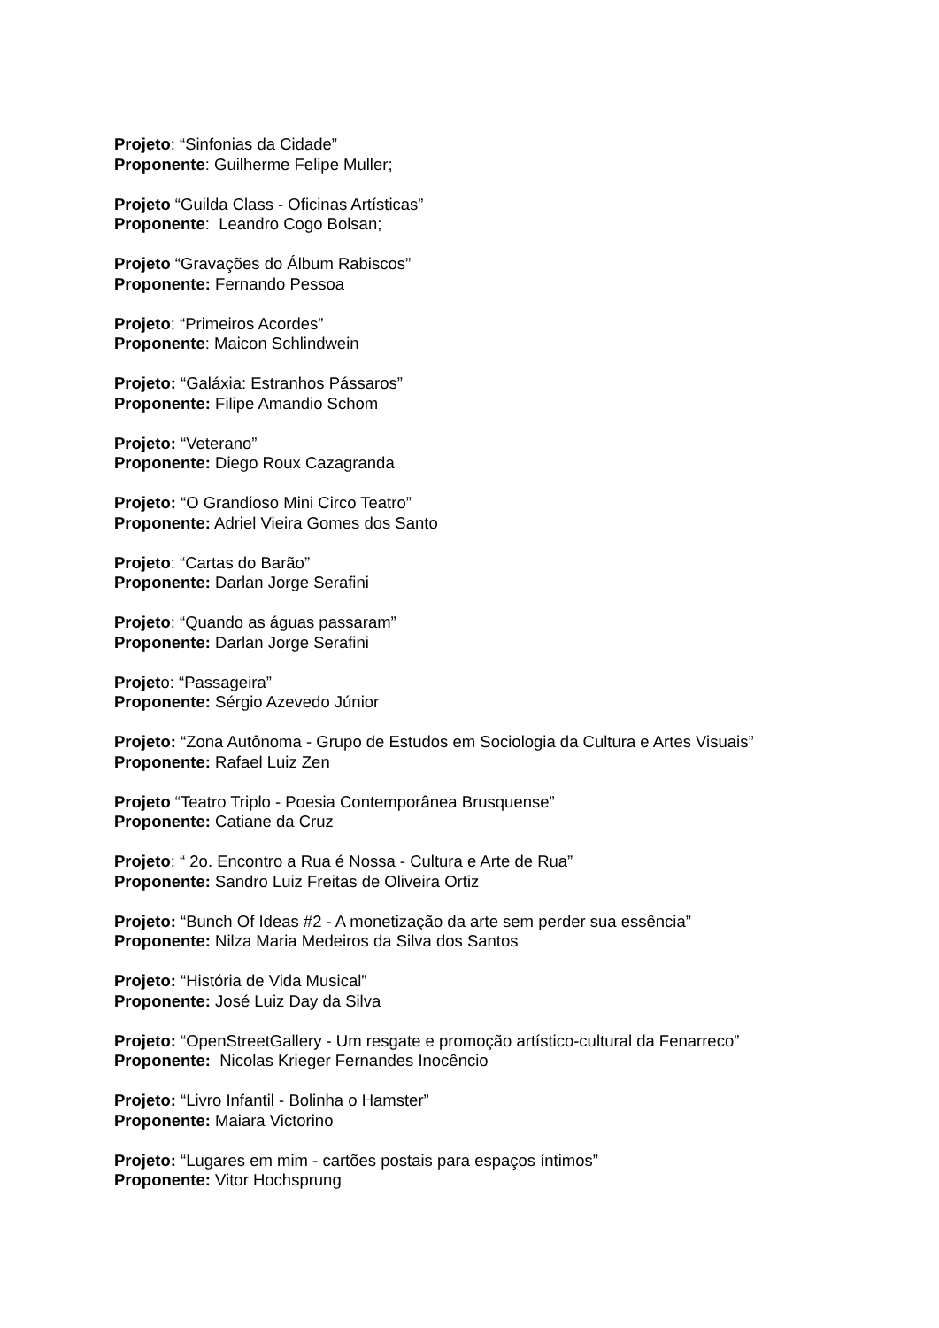Projeto: “Sinfonias da Cidade”
Proponente: Guilherme Felipe Muller;
Projeto “Guilda Class - Oficinas Artísticas”
Proponente: Leandro Cogo Bolsan;
Projeto “Gravações do Álbum Rabiscos”
Proponente: Fernando Pessoa
Projeto: “Primeiros Acordes”
Proponente: Maicon Schlindwein
Projeto: “Galáxia: Estranhos Pássaros”
Proponente: Filipe Amandio Schom
Projeto: “Veterano”
Proponente: Diego Roux Cazagranda
Projeto: “O Grandioso Mini Circo Teatro”
Proponente: Adriel Vieira Gomes dos Santo
Projeto: “Cartas do Barão”
Proponente: Darlan Jorge Serafini
Projeto: “Quando as águas passaram”
Proponente: Darlan Jorge Serafini
Projeto: “Passageira”
Proponente: Sérgio Azevedo Júnior
Projeto: “Zona Autônoma - Grupo de Estudos em Sociologia da Cultura e Artes Visuais”
Proponente: Rafael Luiz Zen
Projeto “Teatro Triplo - Poesia Contemporânea Brusquense”
Proponente: Catiane da Cruz
Projeto: “ 2o. Encontro a Rua é Nossa - Cultura e Arte de Rua”
Proponente: Sandro Luiz Freitas de Oliveira Ortiz
Projeto: “Bunch Of Ideas #2 - A monetização da arte sem perder sua essência”
Proponente: Nilza Maria Medeiros da Silva dos Santos
Projeto: “História de Vida Musical”
Proponente: José Luiz Day da Silva
Projeto: “OpenStreetGallery - Um resgate e promoção artístico-cultural da Fenarreco”
Proponente: Nicolas Krieger Fernandes Inocêncio
Projeto: “Livro Infantil - Bolinha o Hamster”
Proponente: Maiara Victorino
Projeto: “Lugares em mim - cartões postais para espaços íntimos”
Proponente: Vitor Hochsprung